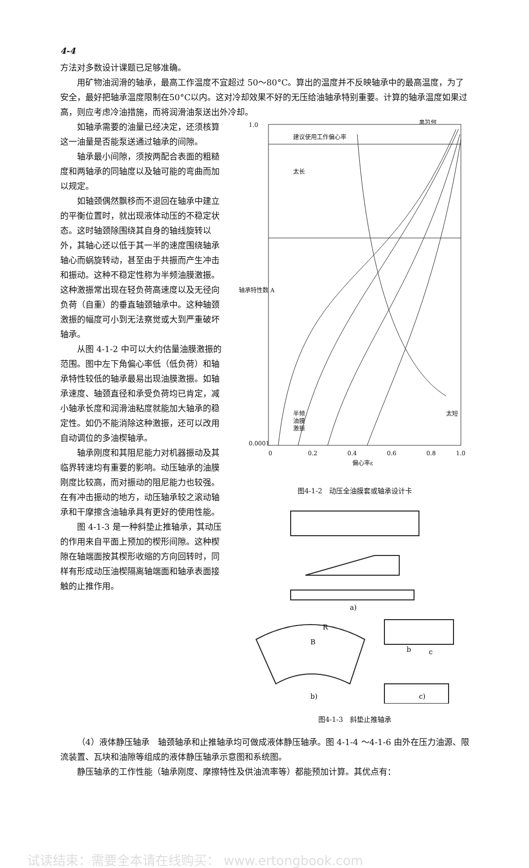4-4
方法对多数设计课题已足够准确。
用矿物油润滑的轴承，最高工作温度不宜超过 50～80°C。算出的温度并不反映轴承中的最高温度，为了安全，最好把轴承温度限制在50°C以内。这对冷却效果不好的无压给油轴承特别重要。计算的轴承温度如果过高，则应考虑冷油措施，而将润滑油泵送出外冷却。
如轴承需要的油量已经决定，还须核算这一油量是否能泵送通过轴承的间隙。
轴承最小间隙，须按两配合表面的粗糙度和两轴承的同轴度以及轴可能的弯曲而加以规定。
如轴颈偶然飘移而不退回在轴承中建立的平衡位置时，就出现液体动压的不稳定状态。这时轴颈除围绕其自身的轴线旋转以外，其轴心还以低于其一半的速度围绕轴承轴心而蜗旋转动，甚至由于共振而产生冲击和振动。这种不稳定性称为半频油膜激振。这种激振常出现在轻负荷高速度以及无径向负荷（自重）的垂直轴颈轴承中。这种轴颈激振的幅度可小到无法察觉或大到严重破坏轴承。
从图 4-1-2 中可以大约估量油膜激振的范围。图中左下角偏心率低（低负荷）和轴承特性较低的轴承最易出现油膜激振。如轴承速度、轴颈直径和承受负荷均已肯定，减小轴承长度和润滑油粘度就能加大轴承的稳定性。如仍不能消除这种激振，还可以改用自动调位的多油楔轴承。
轴承刚度和其阻尼能力对机器振动及其临界转速均有重要的影响。动压轴承的油膜刚度比较高，而对振动的阻尼能力也较强。在有冲击振动的地方，动压轴承较之滚动轴承和干摩擦含油轴承具有更好的使用性能。
图 4-1-3 是一种斜垫止推轴承，其动压的作用来自平面上预加的楔形间隙。这种楔隙在轴端面按其楔形收缩的方向回转时，同样有形成动压油楔隔离轴端面和轴承表面接触的止推作用。
重负荷
建议使用工作偏心率
太长
太短
半频
油膜
激振
1.0
0.0001
0
0.2
0.4
0.6
0.8
1.0
偏心率ε
轴承特性数 A
图4-1-2　动压全油膜套或轴承设计卡
a)
b)
c)
B
R
b
c
图4-1-3　斜垫止推轴承
（4）液体静压轴承　轴颈轴承和止推轴承均可做成液体静压轴承。图 4-1-4 ～4-1-6 由外在压力油源、限流装置、瓦块和油隙等组成的液体静压轴承示意图和系统图。
静压轴承的工作性能（轴承刚度、摩擦特性及供油流率等）都能预加计算。其优点有：
试读结束：需要全本请在线购买： www.ertongbook.com